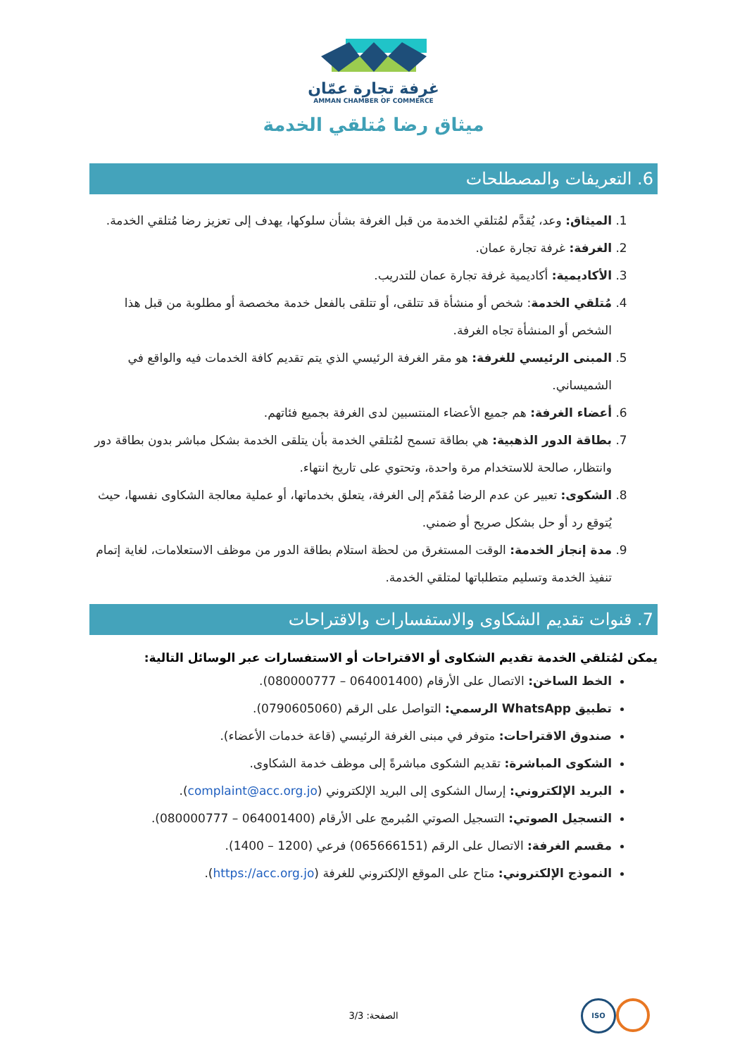غرفة تجارة عمّان
AMMAN CHAMBER OF COMMERCE
ميثاق رضا مُتلقي الخدمة
6. التعريفات والمصطلحات
1. الميثاق: وعد، يُقدَّم لمُتلقي الخدمة من قبل الغرفة بشأن سلوكها، يهدف إلى تعزيز رضا مُتلقي الخدمة.
2. الغرفة: غرفة تجارة عمان.
3. الأكاديمية: أكاديمية غرفة تجارة عمان للتدريب.
4. مُتلقي الخدمة: شخص أو منشأة قد تتلقى، أو تتلقى بالفعل خدمة مخصصة أو مطلوبة من قبل هذا الشخص أو المنشأة تجاه الغرفة.
5. المبنى الرئيسي للغرفة: هو مقر الغرفة الرئيسي الذي يتم تقديم كافة الخدمات فيه والواقع في الشميساني.
6. أعضاء الغرفة: هم جميع الأعضاء المنتسبين لدى الغرفة بجميع فئاتهم.
7. بطاقة الدور الذهبية: هي بطاقة تسمح لمُتلقي الخدمة بأن يتلقى الخدمة بشكل مباشر بدون بطاقة دور وانتظار، صالحة للاستخدام مرة واحدة، وتحتوي على تاريخ انتهاء.
8. الشكوى: تعبير عن عدم الرضا مُقدّم إلى الغرفة، يتعلق بخدماتها، أو عملية معالجة الشكاوى نفسها، حيث يُتوقع رد أو حل بشكل صريح أو ضمني.
9. مدة إنجاز الخدمة: الوقت المستغرق من لحظة استلام بطاقة الدور من موظف الاستعلامات، لغاية إتمام تنفيذ الخدمة وتسليم متطلباتها لمتلقي الخدمة.
7. قنوات تقديم الشكاوى والاستفسارات والاقتراحات
يمكن لمُتلقي الخدمة تقديم الشكاوى أو الاقتراحات أو الاستفسارات عبر الوسائل التالية:
الخط الساخن: الاتصال على الأرقام (064001400 – 080000777).
تطبيق WhatsApp الرسمي: التواصل على الرقم (0790605060).
صندوق الاقتراحات: متوفر في مبنى الغرفة الرئيسي (قاعة خدمات الأعضاء).
الشكوى المباشرة: تقديم الشكوى مباشرةً إلى موظف خدمة الشكاوى.
البريد الإلكتروني: إرسال الشكوى إلى البريد الإلكتروني (complaint@acc.org.jo).
التسجيل الصوتي: التسجيل الصوتي المُبرمج على الأرقام (064001400 – 080000777).
مقسم الغرفة: الاتصال على الرقم (065666151) فرعي (1200 – 1400).
النموذج الإلكتروني: متاح على الموقع الإلكتروني للغرفة (https://acc.org.jo).
الصفحة: 3/3
ISO